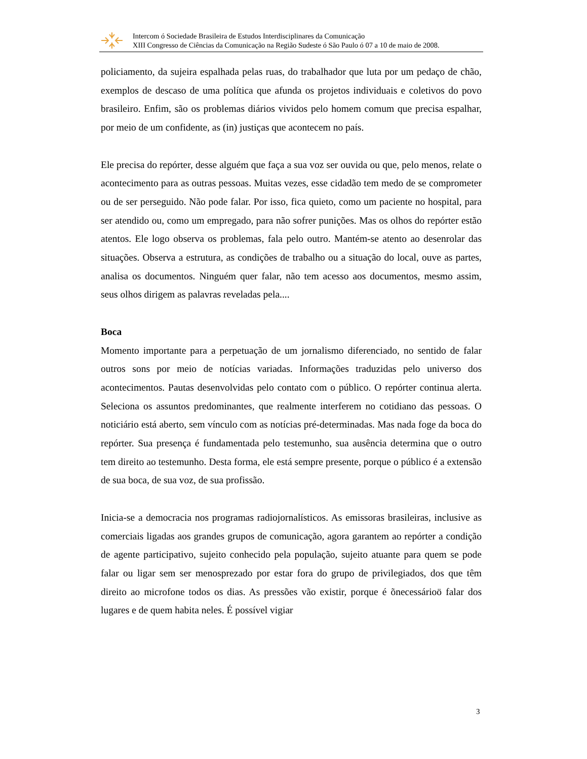Intercom ó Sociedade Brasileira de Estudos Interdisciplinares da Comunicação
XIII Congresso de Ciências da Comunicação na Região Sudeste ó São Paulo ó 07 a 10 de maio de 2008.
policiamento, da sujeira espalhada pelas ruas, do trabalhador que luta por um pedaço de chão, exemplos de descaso de uma política que afunda os projetos individuais e coletivos do povo brasileiro. Enfim, são os problemas diários vividos pelo homem comum que precisa espalhar, por meio de um confidente, as (in) justiças que acontecem no país.
Ele precisa do repórter, desse alguém que faça a sua voz ser ouvida ou que, pelo menos, relate o acontecimento para as outras pessoas. Muitas vezes, esse cidadão tem medo de se comprometer ou de ser perseguido. Não pode falar. Por isso, fica quieto, como um paciente no hospital, para ser atendido ou, como um empregado, para não sofrer punições. Mas os olhos do repórter estão atentos. Ele logo observa os problemas, fala pelo outro. Mantém-se atento ao desenrolar das situações. Observa a estrutura, as condições de trabalho ou a situação do local, ouve as partes, analisa os documentos. Ninguém quer falar, não tem acesso aos documentos, mesmo assim, seus olhos dirigem as palavras reveladas pela....
Boca
Momento importante para a perpetuação de um jornalismo diferenciado, no sentido de falar outros sons por meio de notícias variadas. Informações traduzidas pelo universo dos acontecimentos. Pautas desenvolvidas pelo contato com o público. O repórter continua alerta. Seleciona os assuntos predominantes, que realmente interferem no cotidiano das pessoas. O noticiário está aberto, sem vínculo com as notícias pré-determinadas. Mas nada foge da boca do repórter. Sua presença é fundamentada pelo testemunho, sua ausência determina que o outro tem direito ao testemunho. Desta forma, ele está sempre presente, porque o público é a extensão de sua boca, de sua voz, de sua profissão.
Inicia-se a democracia nos programas radiojornalísticos. As emissoras brasileiras, inclusive as comerciais ligadas aos grandes grupos de comunicação, agora garantem ao repórter a condição de agente participativo, sujeito conhecido pela população, sujeito atuante para quem se pode falar ou ligar sem ser menosprezado por estar fora do grupo de privilegiados, dos que têm direito ao microfone todos os dias. As pressões vão existir, porque é õnecessárioö falar dos lugares e de quem habita neles. É possível vigiar
3